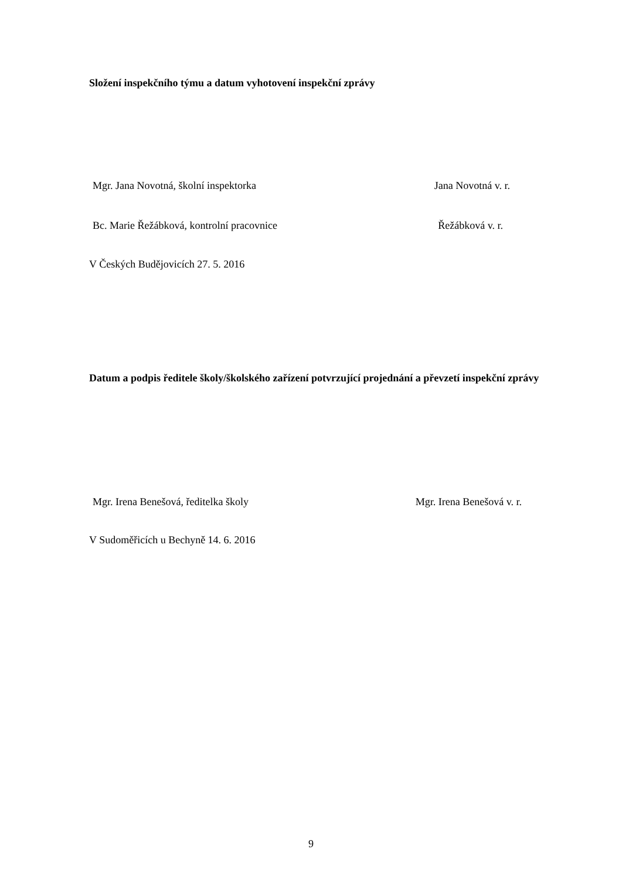Složení inspekčního týmu a datum vyhotovení inspekční zprávy
Mgr. Jana Novotná, školní inspektorka Jana Novotná v. r.
Bc. Marie Řežábková, kontrolní pracovnice Řežábková v. r.
V Českých Budějovicích 27. 5. 2016
Datum a podpis ředitele školy/školského zařízení potvrzující projednání a převzetí inspekční zprávy
Mgr. Irena Benešová, ředitelka školy Mgr. Irena Benešová v. r.
V Sudoměřicích u Bechyně 14. 6. 2016
9